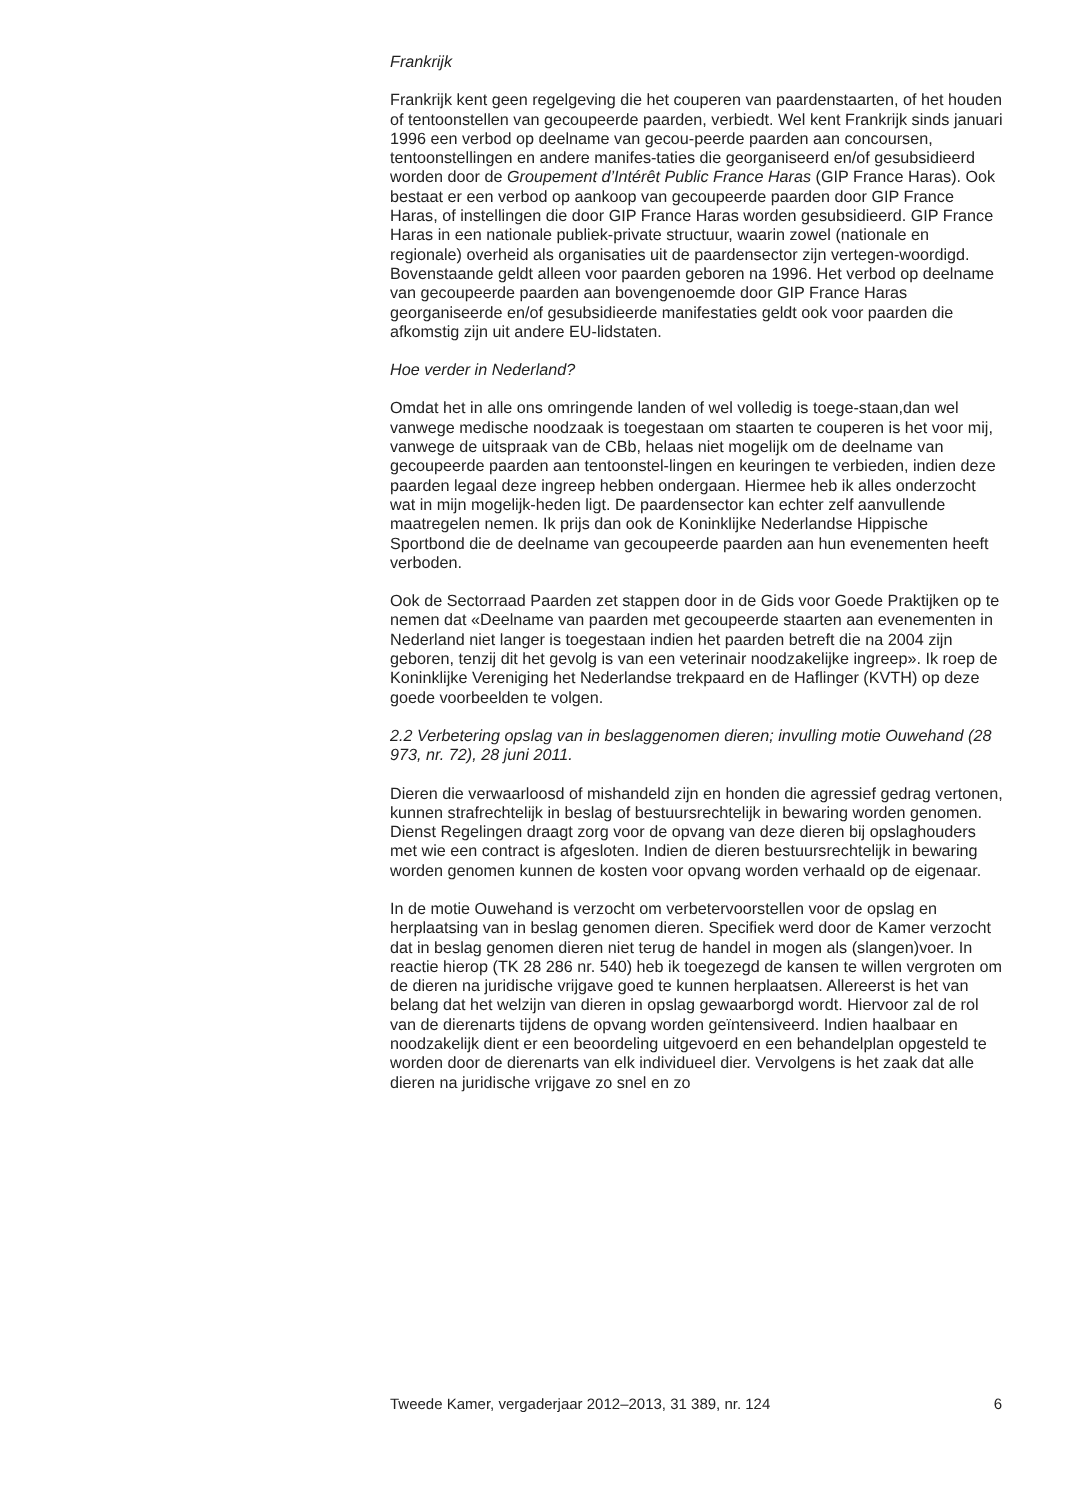Frankrijk
Frankrijk kent geen regelgeving die het couperen van paardenstaarten, of het houden of tentoonstellen van gecoupeerde paarden, verbiedt. Wel kent Frankrijk sinds januari 1996 een verbod op deelname van gecou-peerde paarden aan concoursen, tentoonstellingen en andere manifes-taties die georganiseerd en/of gesubsidieerd worden door de Groupement d’Intérêt Public France Haras (GIP France Haras). Ook bestaat er een verbod op aankoop van gecoupeerde paarden door GIP France Haras, of instellingen die door GIP France Haras worden gesubsidieerd. GIP France Haras in een nationale publiek-private structuur, waarin zowel (nationale en regionale) overheid als organisaties uit de paardensector zijn vertegen-woordigd. Bovenstaande geldt alleen voor paarden geboren na 1996. Het verbod op deelname van gecoupeerde paarden aan bovengenoemde door GIP France Haras georganiseerde en/of gesubsidieerde manifestaties geldt ook voor paarden die afkomstig zijn uit andere EU-lidstaten.
Hoe verder in Nederland?
Omdat het in alle ons omringende landen of wel volledig is toege-staan,dan wel vanwege medische noodzaak is toegestaan om staarten te couperen is het voor mij, vanwege de uitspraak van de CBb, helaas niet mogelijk om de deelname van gecoupeerde paarden aan tentoonstel-lingen en keuringen te verbieden, indien deze paarden legaal deze ingreep hebben ondergaan. Hiermee heb ik alles onderzocht wat in mijn mogelijk-heden ligt. De paardensector kan echter zelf aanvullende maatregelen nemen. Ik prijs dan ook de Koninklijke Nederlandse Hippische Sportbond die de deelname van gecoupeerde paarden aan hun evenementen heeft verboden.
Ook de Sectorraad Paarden zet stappen door in de Gids voor Goede Praktijken op te nemen dat «Deelname van paarden met gecoupeerde staarten aan evenementen in Nederland niet langer is toegestaan indien het paarden betreft die na 2004 zijn geboren, tenzij dit het gevolg is van een veterinair noodzakelijke ingreep». Ik roep de Koninklijke Vereniging het Nederlandse trekpaard en de Haflinger (KVTH) op deze goede voorbeelden te volgen.
2.2 Verbetering opslag van in beslaggenomen dieren; invulling motie Ouwehand (28 973, nr. 72), 28 juni 2011.
Dieren die verwaarloosd of mishandeld zijn en honden die agressief gedrag vertonen, kunnen strafrechtelijk in beslag of bestuursrechtelijk in bewaring worden genomen. Dienst Regelingen draagt zorg voor de opvang van deze dieren bij opslaghouders met wie een contract is afgesloten. Indien de dieren bestuursrechtelijk in bewaring worden genomen kunnen de kosten voor opvang worden verhaald op de eigenaar.
In de motie Ouwehand is verzocht om verbetervoorstellen voor de opslag en herplaatsing van in beslag genomen dieren. Specifiek werd door de Kamer verzocht dat in beslag genomen dieren niet terug de handel in mogen als (slangen)voer. In reactie hierop (TK 28 286 nr. 540) heb ik toegezegd de kansen te willen vergroten om de dieren na juridische vrijgave goed te kunnen herplaatsen. Allereerst is het van belang dat het welzijn van dieren in opslag gewaarborgd wordt. Hiervoor zal de rol van de dierenarts tijdens de opvang worden geïntensiveerd. Indien haalbaar en noodzakelijk dient er een beoordeling uitgevoerd en een behandelplan opgesteld te worden door de dierenarts van elk individueel dier. Vervolgens is het zaak dat alle dieren na juridische vrijgave zo snel en zo
Tweede Kamer, vergaderjaar 2012–2013, 31 389, nr. 124 6